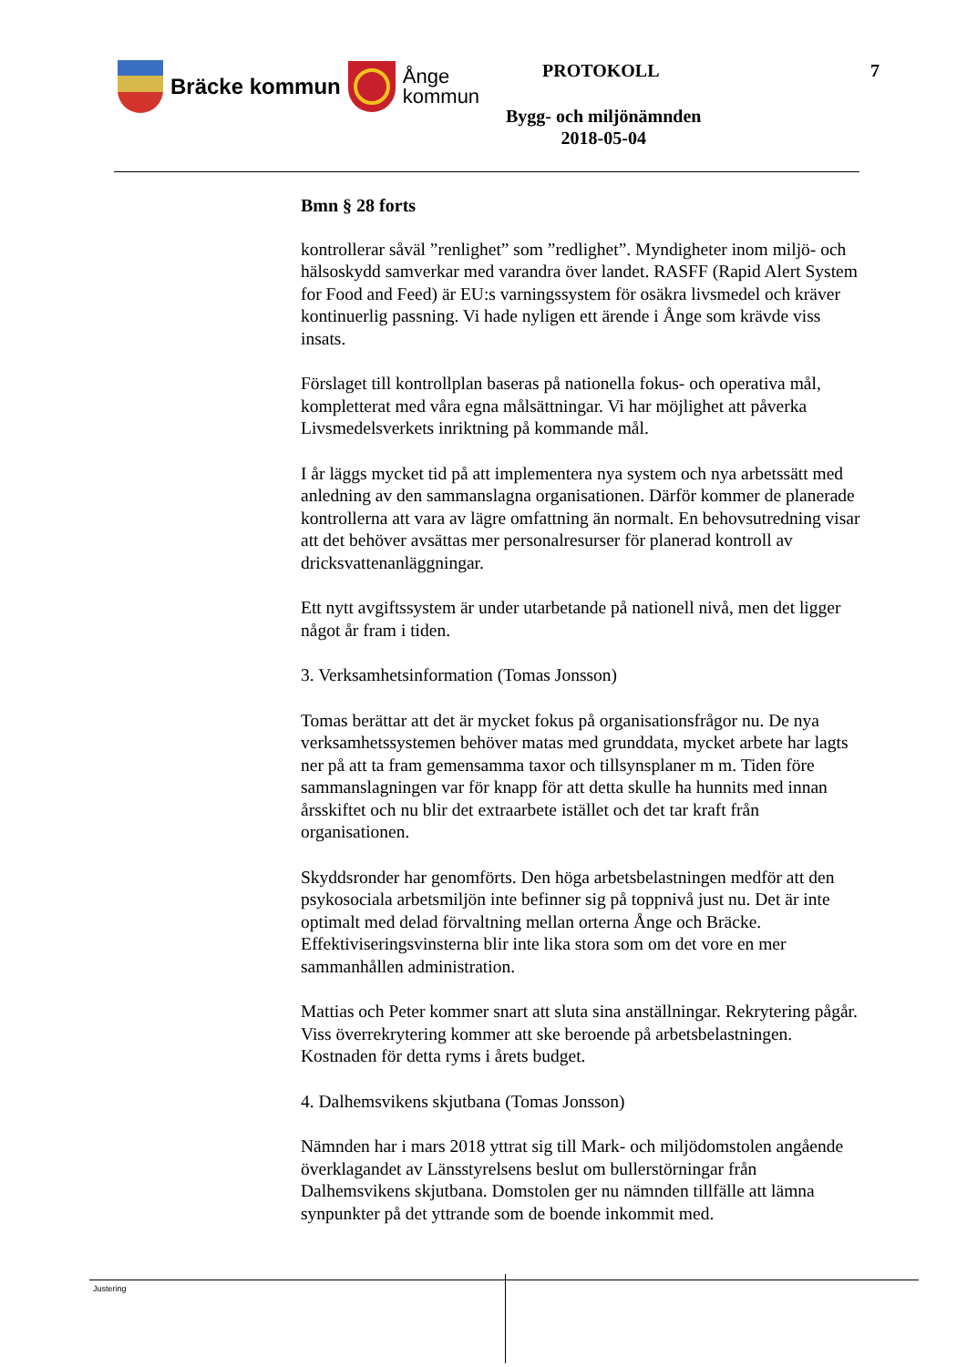Bräcke kommun
Ånge
kommun
PROTOKOLL 7
Bygg- och miljönämnden
2018-05-04
Bmn § 28 forts
kontrollerar såväl ”renlighet” som ”redlighet”. Myndigheter inom miljö- och hälsoskydd samverkar med varandra över landet. RASFF (Rapid Alert System for Food and Feed) är EU:s varningssystem för osäkra livsmedel och kräver kontinuerlig passning. Vi hade nyligen ett ärende i Ånge som krävde viss insats.
Förslaget till kontrollplan baseras på nationella fokus- och operativa mål, kompletterat med våra egna målsättningar. Vi har möjlighet att påverka Livsmedelsverkets inriktning på kommande mål.
I år läggs mycket tid på att implementera nya system och nya arbetssätt med anledning av den sammanslagna organisationen. Därför kommer de planerade kontrollerna att vara av lägre omfattning än normalt. En behovsutredning visar att det behöver avsättas mer personalresurser för planerad kontroll av dricksvattenanläggningar.
Ett nytt avgiftssystem är under utarbetande på nationell nivå, men det ligger något år fram i tiden.
3. Verksamhetsinformation (Tomas Jonsson)
Tomas berättar att det är mycket fokus på organisationsfrågor nu. De nya verksamhetssystemen behöver matas med grunddata, mycket arbete har lagts ner på att ta fram gemensamma taxor och tillsynsplaner m m. Tiden före sammanslagningen var för knapp för att detta skulle ha hunnits med innan årsskiftet och nu blir det extraarbete istället och det tar kraft från organisationen.
Skyddsronder har genomförts. Den höga arbetsbelastningen medför att den psykosociala arbetsmiljön inte befinner sig på toppnivå just nu. Det är inte optimalt med delad förvaltning mellan orterna Ånge och Bräcke. Effektiviseringsvinsterna blir inte lika stora som om det vore en mer sammanhållen administration.
Mattias och Peter kommer snart att sluta sina anställningar. Rekrytering pågår. Viss överrekrytering kommer att ske beroende på arbetsbelastningen. Kostnaden för detta ryms i årets budget.
4. Dalhemsvikens skjutbana (Tomas Jonsson)
Nämnden har i mars 2018 yttrat sig till Mark- och miljödomstolen angående överklagandet av Länsstyrelsens beslut om bullerstörningar från Dalhemsvikens skjutbana. Domstolen ger nu nämnden tillfälle att lämna synpunkter på det yttrande som de boende inkommit med.
Justering